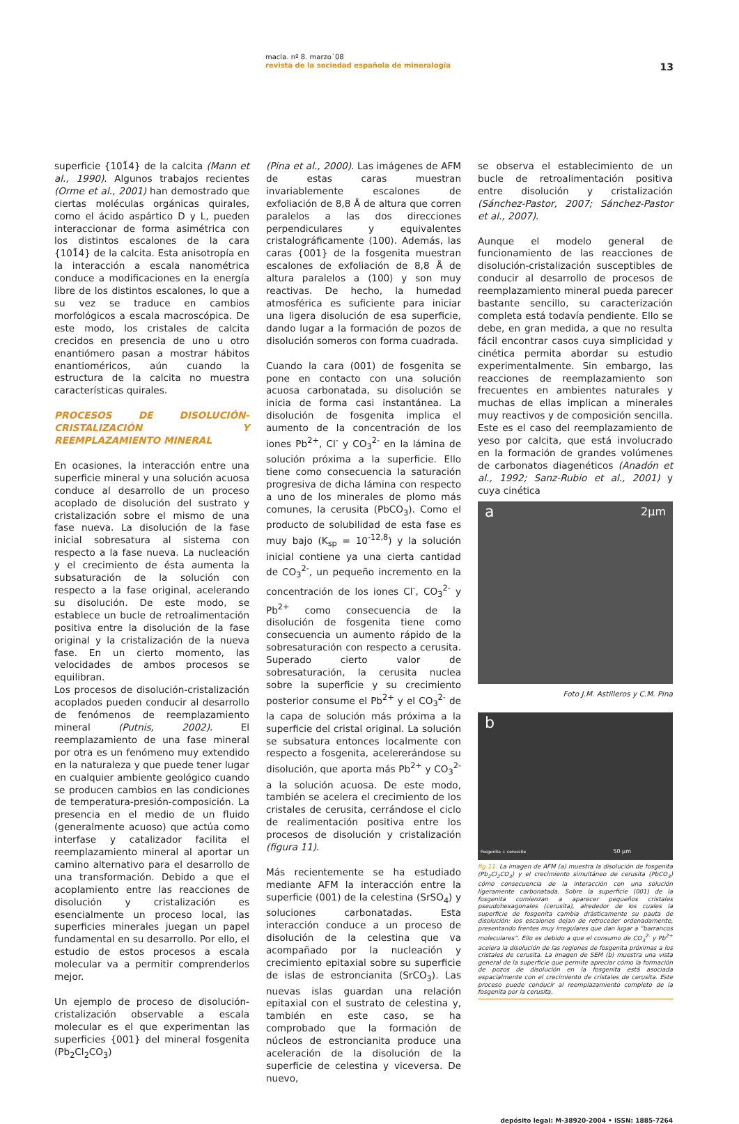macla. nº 8. marzo´08
revista de la sociedad española de mineralogía
13
superficie {101̄4} de la calcita (Mann et al., 1990). Algunos trabajos recientes (Orme et al., 2001) han demostrado que ciertas moléculas orgánicas quirales, como el ácido aspártico D y L, pueden interaccionar de forma asimétrica con los distintos escalones de la cara {101̄4} de la calcita. Esta anisotropía en la interacción a escala nanométrica conduce a modificaciones en la energía libre de los distintos escalones, lo que a su vez se traduce en cambios morfológicos a escala macroscópica. De este modo, los cristales de calcita crecidos en presencia de uno u otro enantiómero pasan a mostrar hábitos enantioméricos, aún cuando la estructura de la calcita no muestra características quirales.
PROCESOS DE DISOLUCIÓN-CRISTALIZACIÓN Y REEMPLAZAMIENTO MINERAL
En ocasiones, la interacción entre una superficie mineral y una solución acuosa conduce al desarrollo de un proceso acoplado de disolución del sustrato y cristalización sobre el mismo de una fase nueva. La disolución de la fase inicial sobresatura al sistema con respecto a la fase nueva. La nucleación y el crecimiento de ésta aumenta la subsaturación de la solución con respecto a la fase original, acelerando su disolución. De este modo, se establece un bucle de retroalimentación positiva entre la disolución de la fase original y la cristalización de la nueva fase. En un cierto momento, las velocidades de ambos procesos se equilibran.
Los procesos de disolución-cristalización acoplados pueden conducir al desarrollo de fenómenos de reemplazamiento mineral (Putnis, 2002). El reemplazamiento de una fase mineral por otra es un fenómeno muy extendido en la naturaleza y que puede tener lugar en cualquier ambiente geológico cuando se producen cambios en las condiciones de temperatura-presión-composición. La presencia en el medio de un fluido (generalmente acuoso) que actúa como interfase y catalizador facilita el reemplazamiento mineral al aportar un camino alternativo para el desarrollo de una transformación. Debido a que el acoplamiento entre las reacciones de disolución y cristalización es esencialmente un proceso local, las superficies minerales juegan un papel fundamental en su desarrollo. Por ello, el estudio de estos procesos a escala molecular va a permitir comprenderlos mejor.
Un ejemplo de proceso de disolución-cristalización observable a escala molecular es el que experimentan las superficies {001} del mineral fosgenita (Pb<sub>2</sub>Cl<sub>2</sub>CO<sub>3</sub>)
(Pina et al., 2000). Las imágenes de AFM de estas caras muestran invariablemente escalones de exfoliación de 8,8 Å de altura que corren paralelos a las dos direcciones perpendiculares y equivalentes cristalográficamente ⟨100⟩. Además, las caras {001} de la fosgenita muestran escalones de exfoliación de 8,8 Å de altura paralelos a ⟨100⟩ y son muy reactivas. De hecho, la humedad atmosférica es suficiente para iniciar una ligera disolución de esa superficie, dando lugar a la formación de pozos de disolución someros con forma cuadrada.
Cuando la cara (001) de fosgenita se pone en contacto con una solución acuosa carbonatada, su disolución se inicia de forma casi instantánea. La disolución de fosgenita implica el aumento de la concentración de los iones Pb<sup>2+</sup>, Cl<sup>-</sup> y CO<sub>3</sub><sup>2-</sup> en la lámina de solución próxima a la superficie. Ello tiene como consecuencia la saturación progresiva de dicha lámina con respecto a uno de los minerales de plomo más comunes, la cerusita (PbCO<sub>3</sub>). Como el producto de solubilidad de esta fase es muy bajo (K<sub>sp</sub> = 10<sup>-12,8</sup>) y la solución inicial contiene ya una cierta cantidad de CO<sub>3</sub><sup>2-</sup>, un pequeño incremento en la concentración de los iones Cl<sup>-</sup>, CO<sub>3</sub><sup>2-</sup> y Pb<sup>2+</sup> como consecuencia de la disolución de fosgenita tiene como consecuencia un aumento rápido de la sobresaturación con respecto a cerusita. Superado cierto valor de sobresaturación, la cerusita nuclea sobre la superficie y su crecimiento posterior consume el Pb<sup>2+</sup> y el CO<sub>3</sub><sup>2-</sup> de la capa de solución más próxima a la superficie del cristal original. La solución se subsatura entonces localmente con respecto a fosgenita, acelererándose su disolución, que aporta más Pb<sup>2+</sup> y CO<sub>3</sub><sup>2-</sup> a la solución acuosa. De este modo, también se acelera el crecimiento de los cristales de cerusita, cerrándose el ciclo de realimentación positiva entre los procesos de disolución y cristalización (figura 11).
Más recientemente se ha estudiado mediante AFM la interacción entre la superficie (001) de la celestina (SrSO<sub>4</sub>) y soluciones carbonatadas. Esta interacción conduce a un proceso de disolución de la celestina que va acompañado por la nucleación y crecimiento epitaxial sobre su superficie de islas de estroncianita (SrCO<sub>3</sub>). Las nuevas islas guardan una relación epitaxial con el sustrato de celestina y, también en este caso, se ha comprobado que la formación de núcleos de estroncianita produce una aceleración de la disolución de la superficie de celestina y viceversa. De nuevo,
se observa el establecimiento de un bucle de retroalimentación positiva entre disolución y cristalización (Sánchez-Pastor, 2007; Sánchez-Pastor et al., 2007).
Aunque el modelo general de funcionamiento de las reacciones de disolución-cristalización susceptibles de conducir al desarrollo de procesos de reemplazamiento mineral pueda parecer bastante sencillo, su caracterización completa está todavía pendiente. Ello se debe, en gran medida, a que no resulta fácil encontrar casos cuya simplicidad y cinética permita abordar su estudio experimentalmente. Sin embargo, las reacciones de reemplazamiento son frecuentes en ambientes naturales y muchas de ellas implican a minerales muy reactivos y de composición sencilla. Este es el caso del reemplazamiento de yeso por calcita, que está involucrado en la formación de grandes volúmenes de carbonatos diagenéticos (Anadón et al., 1992; Sanz-Rubio et al., 2001) y cuya cinética
a 2μm
Foto J.M. Astilleros y C.M. Pina
b
50 μm Fosgenita + cerussite
fig 11. La imagen de AFM (a) muestra la disolución de fosgenita (Pb<sub>2</sub>Cl<sub>2</sub>CO<sub>3</sub>) y el crecimiento simultáneo de cerusita (PbCO<sub>3</sub>) cómo consecuencia de la interacción con una solución ligeramente carbonatada. Sobre la superficie (001) de la fosgenita comienzan a aparecer pequeños cristales pseudohexagonales (cerusita), alrededor de los cuales la superficie de fosgenita cambia drásticamente su pauta de disolución: los escalones dejan de retroceder ordenadamente, presentando frentes muy irregulares que dan lugar a “barrancos moleculares”. Ello es debido a que el consumo de CO<sub>3</sub><sup>2-</sup> y Pb<sup>2+</sup> acelera la disolución de las regiones de fosgenita próximas a los cristales de cerusita. La imagen de SEM (b) muestra una vista general de la superficie que permite apreciar cómo la formación de pozos de disolución en la fosgenita está asociada espacialmente con el crecimiento de cristales de cerusita. Este proceso puede conducir al reemplazamiento completo de la fosgenita por la cerusita.
depósito legal: M-38920-2004 • ISSN: 1885-7264